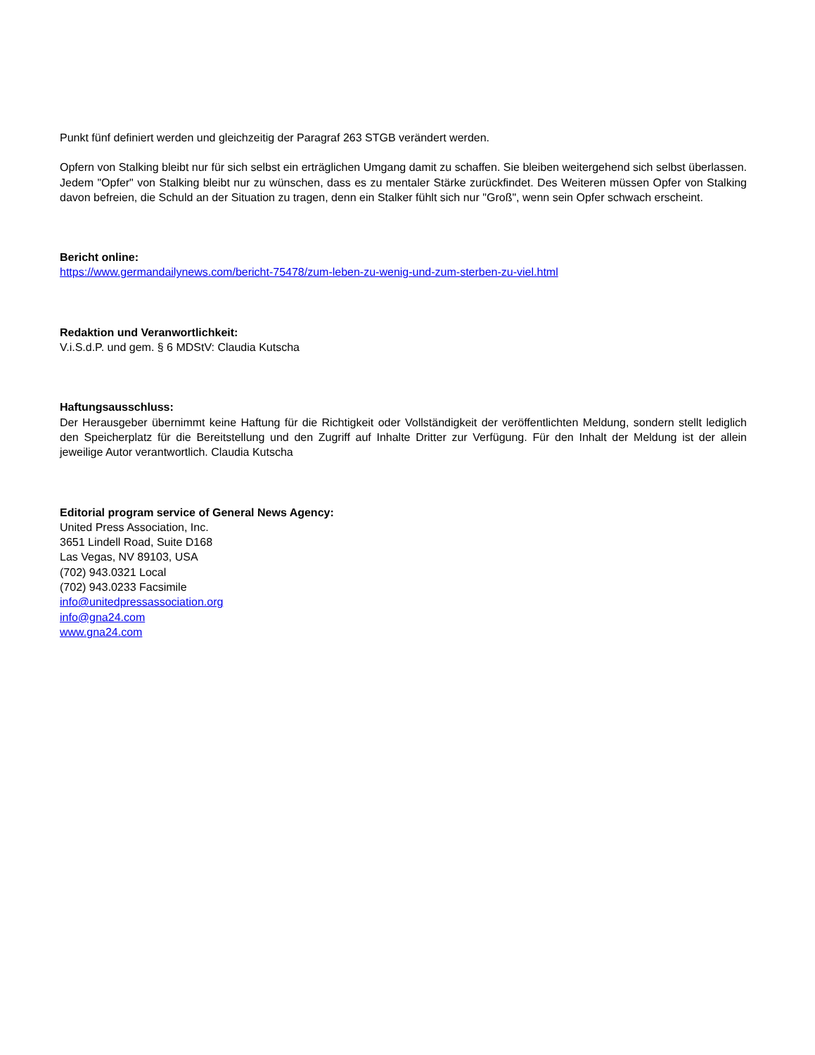Punkt fünf definiert werden und gleichzeitig der Paragraf 263 STGB verändert werden.
Opfern von Stalking bleibt nur für sich selbst ein erträglichen Umgang damit zu schaffen. Sie bleiben weitergehend sich selbst überlassen. Jedem "Opfer" von Stalking bleibt nur zu wünschen, dass es zu mentaler Stärke zurückfindet. Des Weiteren müssen Opfer von Stalking davon befreien, die Schuld an der Situation zu tragen, denn ein Stalker fühlt sich nur "Groß", wenn sein Opfer schwach erscheint.
Bericht online:
https://www.germandailynews.com/bericht-75478/zum-leben-zu-wenig-und-zum-sterben-zu-viel.html
Redaktion und Veranwortlichkeit:
V.i.S.d.P. und gem. § 6 MDStV: Claudia Kutscha
Haftungsausschluss:
Der Herausgeber übernimmt keine Haftung für die Richtigkeit oder Vollständigkeit der veröffentlichten Meldung, sondern stellt lediglich den Speicherplatz für die Bereitstellung und den Zugriff auf Inhalte Dritter zur Verfügung. Für den Inhalt der Meldung ist der allein jeweilige Autor verantwortlich. Claudia Kutscha
Editorial program service of General News Agency:
United Press Association, Inc.
3651 Lindell Road, Suite D168
Las Vegas, NV 89103, USA
(702) 943.0321 Local
(702) 943.0233 Facsimile
info@unitedpressassociation.org
info@gna24.com
www.gna24.com